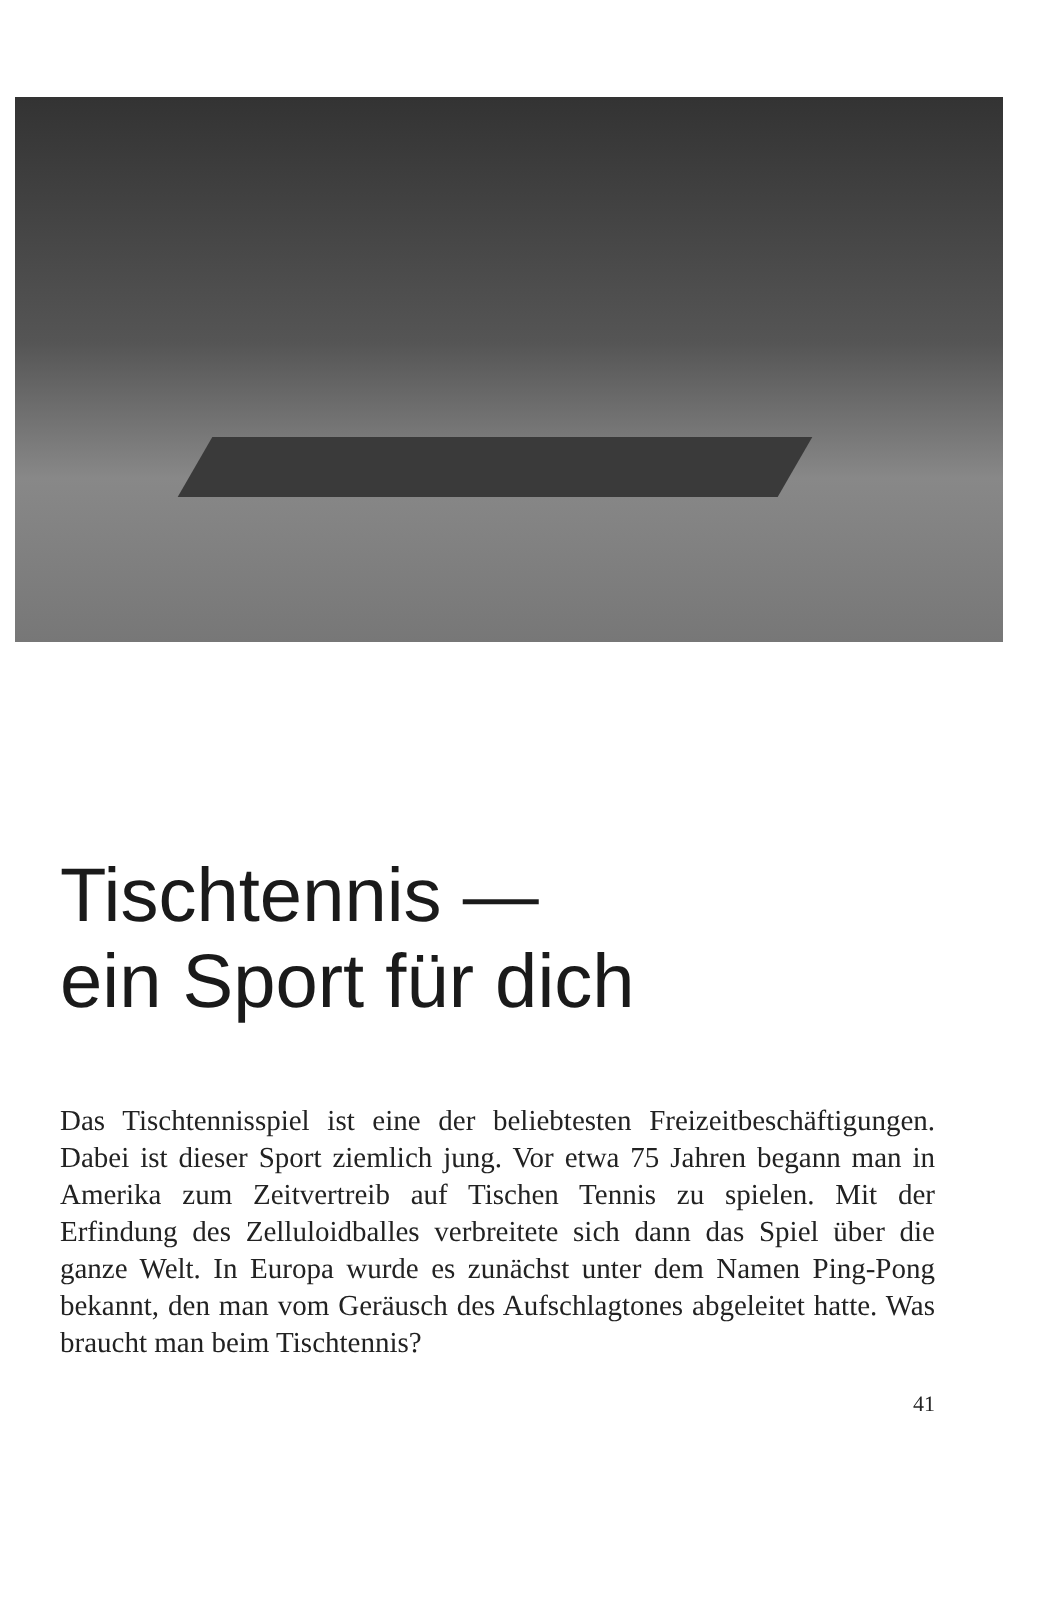Tischtennis —
ein Sport für dich
Das Tischtennisspiel ist eine der beliebtesten Freizeitbeschäftigungen. Dabei ist dieser Sport ziemlich jung. Vor etwa 75 Jahren begann man in Amerika zum Zeitvertreib auf Tischen Tennis zu spielen. Mit der Erfindung des Zelluloidballes verbreitete sich dann das Spiel über die ganze Welt. In Europa wurde es zunächst unter dem Namen Ping-Pong bekannt, den man vom Geräusch des Aufschlagtones abgeleitet hatte. Was braucht man beim Tischtennis?
41